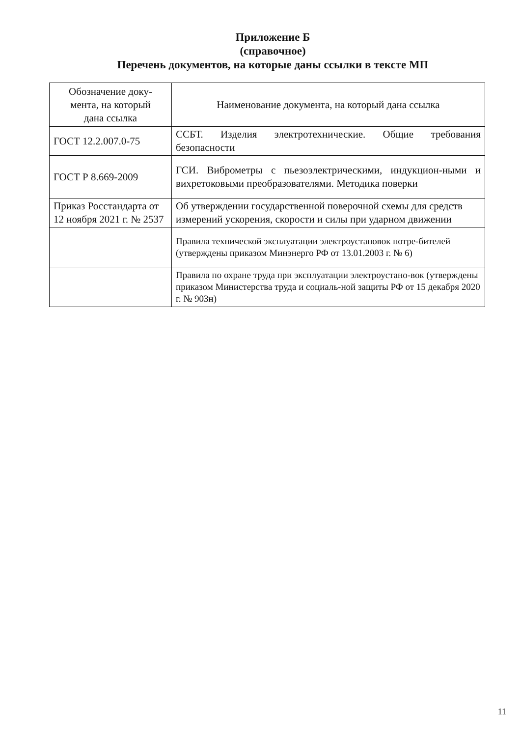Приложение Б
(справочное)
Перечень документов, на которые даны ссылки в тексте МП
| Обозначение доку- мента, на который дана ссылка | Наименование документа, на который дана ссылка |
| --- | --- |
| ГОСТ 12.2.007.0-75 | ССБТ. Изделия электротехнические. Общие требования безопасности |
| ГОСТ Р 8.669-2009 | ГСИ. Виброметры с пьезоэлектрическими, индукцион-ными и вихретоковыми преобразователями. Методика поверки |
| Приказ Росстандарта от 12 ноября 2021 г. № 2537 | Об утверждении государственной поверочной схемы для средств измерений ускорения, скорости и силы при ударном движении |
| | Правила технической эксплуатации электроустановок потре-бителей (утверждены приказом Минэнерго РФ от 13.01.2003 г. № 6) |
| | Правила по охране труда при эксплуатации электроустано-вок (утверждены приказом Министерства труда и социаль-ной защиты РФ от 15 декабря 2020 г. № 903н) |
11